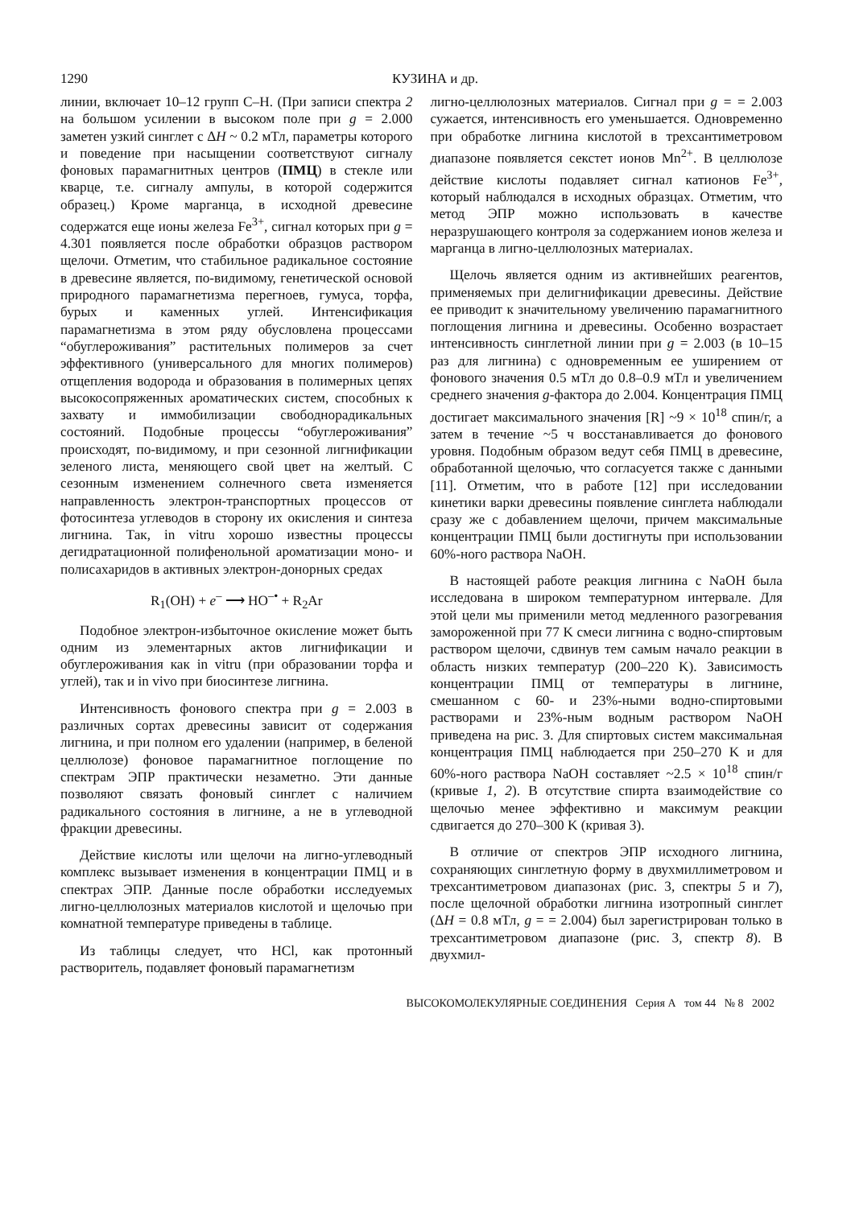1290 КУЗИНА и др.
линии, включает 10–12 групп С–Н. (При записи спектра 2 на большом усилении в высоком поле при g = 2.000 заметен узкий синглет с ΔH ~ 0.2 мТл, параметры которого и поведение при насыщении соответствуют сигналу фоновых парамагнитных центров (ПМЦ) в стекле или кварце, т.е. сигналу ампулы, в которой содержится образец.) Кроме марганца, в исходной древесине содержатся еще ионы железа Fe<sup>3+</sup>, сигнал которых при g = 4.301 появляется после обработки образцов раствором щелочи. Отметим, что стабильное радикальное состояние в древесине является, по-видимому, генетической основой природного парамагнетизма перегноев, гумуса, торфа, бурых и каменных углей. Интенсификация парамагнетизма в этом ряду обусловлена процессами “обуглероживания” растительных полимеров за счет эффективного (универсального для многих полимеров) отщепления водорода и образования в полимерных цепях высокосопряженных ароматических систем, способных к захвату и иммобилизации свободнорадикальных состояний. Подобные процессы “обуглероживания” происходят, по-видимому, и при сезонной лигнификации зеленого листа, меняющего свой цвет на желтый. С сезонным изменением солнечного света изменяется направленность электрон-транспортных процессов от фотосинтеза углеводов в сторону их окисления и синтеза лигнина. Так, in vitru хорошо известны процессы дегидратационной полифенольной ароматизации моно- и полисахаридов в активных электрон-донорных средах
R<sub>1</sub>(OH) + e<sup>–</sup> ⟶ HO<sup>–•</sup> + R<sub>2</sub>Ar
Подобное электрон-избыточное окисление может быть одним из элементарных актов лигнификации и обуглероживания как in vitru (при образовании торфа и углей), так и in vivo при биосинтезе лигнина.
Интенсивность фонового спектра при g = 2.003 в различных сортах древесины зависит от содержания лигнина, и при полном его удалении (например, в беленой целлюлозе) фоновое парамагнитное поглощение по спектрам ЭПР практически незаметно. Эти данные позволяют связать фоновый синглет с наличием радикального состояния в лигнине, а не в углеводной фракции древесины.
Действие кислоты или щелочи на лигно-углеводный комплекс вызывает изменения в концентрации ПМЦ и в спектрах ЭПР. Данные после обработки исследуемых лигно-целлюлозных материалов кислотой и щелочью при комнатной температуре приведены в таблице.
Из таблицы следует, что HCl, как протонный растворитель, подавляет фоновый парамагнетизм
лигно-целлюлозных материалов. Сигнал при g = = 2.003 сужается, интенсивность его уменьшается. Одновременно при обработке лигнина кислотой в трехсантиметровом диапазоне появляется секстет ионов Mn<sup>2+</sup>. В целлюлозе действие кислоты подавляет сигнал катионов Fe<sup>3+</sup>, который наблюдался в исходных образцах. Отметим, что метод ЭПР можно использовать в качестве неразрушающего контроля за содержанием ионов железа и марганца в лигно-целлюлозных материалах.
Щелочь является одним из активнейших реагентов, применяемых при делигнификации древесины. Действие ее приводит к значительному увеличению парамагнитного поглощения лигнина и древесины. Особенно возрастает интенсивность синглетной линии при g = 2.003 (в 10–15 раз для лигнина) с одновременным ее уширением от фонового значения 0.5 мТл до 0.8–0.9 мТл и увеличением среднего значения g-фактора до 2.004. Концентрация ПМЦ достигает максимального значения [R] ~9 × 10<sup>18</sup> спин/г, а затем в течение ~5 ч восстанавливается до фонового уровня. Подобным образом ведут себя ПМЦ в древесине, обработанной щелочью, что согласуется также с данными [11]. Отметим, что в работе [12] при исследовании кинетики варки древесины появление синглета наблюдали сразу же с добавлением щелочи, причем максимальные концентрации ПМЦ были достигнуты при использовании 60%-ного раствора NaOH.
В настоящей работе реакция лигнина с NaOH была исследована в широком температурном интервале. Для этой цели мы применили метод медленного разогревания замороженной при 77 K смеси лигнина с водно-спиртовым раствором щелочи, сдвинув тем самым начало реакции в область низких температур (200–220 K). Зависимость концентрации ПМЦ от температуры в лигнине, смешанном с 60- и 23%-ными водно-спиртовыми растворами и 23%-ным водным раствором NaOH приведена на рис. 3. Для спиртовых систем максимальная концентрация ПМЦ наблюдается при 250–270 K и для 60%-ного раствора NaOH составляет ~2.5 × 10<sup>18</sup> спин/г (кривые 1, 2). В отсутствие спирта взаимодействие со щелочью менее эффективно и максимум реакции сдвигается до 270–300 K (кривая 3).
В отличие от спектров ЭПР исходного лигнина, сохраняющих синглетную форму в двухмиллиметровом и трехсантиметровом диапазонах (рис. 3, спектры 5 и 7), после щелочной обработки лигнина изотропный синглет (ΔH = 0.8 мТл, g = = 2.004) был зарегистрирован только в трехсантиметровом диапазоне (рис. 3, спектр 8). В двухмил-
ВЫСОКОМОЛЕКУЛЯРНЫЕ СОЕДИНЕНИЯ Серия А том 44 № 8 2002